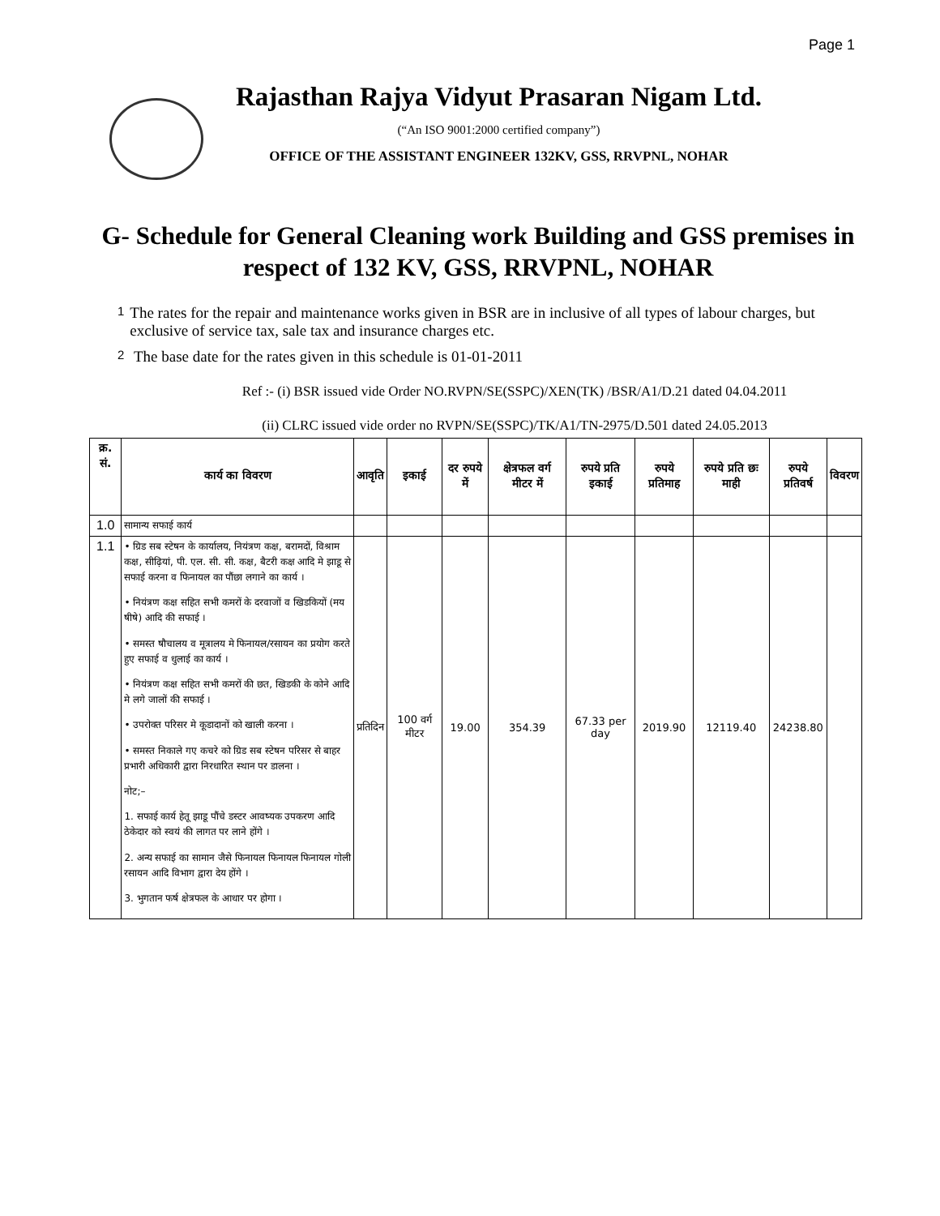Page 1
Rajasthan Rajya Vidyut Prasaran Nigam Ltd.
(“An ISO 9001:2000 certified company”)
OFFICE OF THE ASSISTANT ENGINEER 132KV, GSS, RRVPNL, NOHAR
G- Schedule for General Cleaning work Building and GSS premises in respect of 132 KV, GSS, RRVPNL, NOHAR
1
The rates for the repair and maintenance works given in BSR are in inclusive of all types of labour charges, but exclusive of service tax, sale tax and insurance charges etc.
2
The base date for the rates given in this schedule is 01-01-2011
Ref :- (i) BSR issued vide Order NO.RVPN/SE(SSPC)/XEN(TK) /BSR/A1/D.21 dated 04.04.2011
(ii) CLRC issued vide order no RVPN/SE(SSPC)/TK/A1/TN-2975/D.501 dated 24.05.2013
| क्र. सं. | कार्य का विवरण | आवृति | इकाई | दर रुपये में | क्षेत्रफल वर्ग मीटर में | रुपये प्रति इकाई | रुपये प्रतिमाह | रुपये प्रति छः माही | रुपये प्रतिवर्ष | विवरण |
| --- | --- | --- | --- | --- | --- | --- | --- | --- | --- | --- |
| 1.0 | सामान्य सफाई कार्य | | | | | | | | | |
| 1.1 | • ग्रिड सब स्टेषन के कार्यालय, नियंत्रण कक्ष, बरामदों, विश्राम कक्ष, सीढ़ियां, पी. एल. सी. सी. कक्ष, बैटरी कक्ष आदि मे झाडू से सफाई करना व फिनायल का पौंछा लगाने का कार्य । • नियंत्रण कक्ष सहित सभी कमरों के दरवाजों व खिडकियों (मय षीषे) आदि की सफाई । • समस्त षौचालय व मूत्रालय मे फिनायल/रसायन का प्रयोग करते हुए सफाई व धुलाई का कार्य । • नियंत्रण कक्ष सहित सभी कमरों की छत, खिडकी के कोने आदि मे लगे जालों की सफाई । • उपरोक्त परिसर मे कूडादानों को खाली करना । • समस्त निकाले गए कचरे को ग्रिड सब स्टेषन परिसर से बाहर प्रभारी अधिकारी द्वारा निरधारित स्थान पर डालना । नोट;– 1. सफाई कार्य हेतू झाडू पौंचे डस्टर आवष्यक उपकरण आदि ठेकेदार को स्वयं की लागत पर लाने होंगे । 2. अन्य सफाई का सामान जैसे फिनायल फिनायल फिनायल गोली रसायन आदि विभाग द्वारा देय होंगे । 3. भुगतान फर्ष क्षेत्रफल के आधार पर होगा । | प्रतिदिन | 100 वर्ग मीटर | 19.00 | 354.39 | 67.33 per day | 2019.90 | 12119.40 | 24238.80 | |